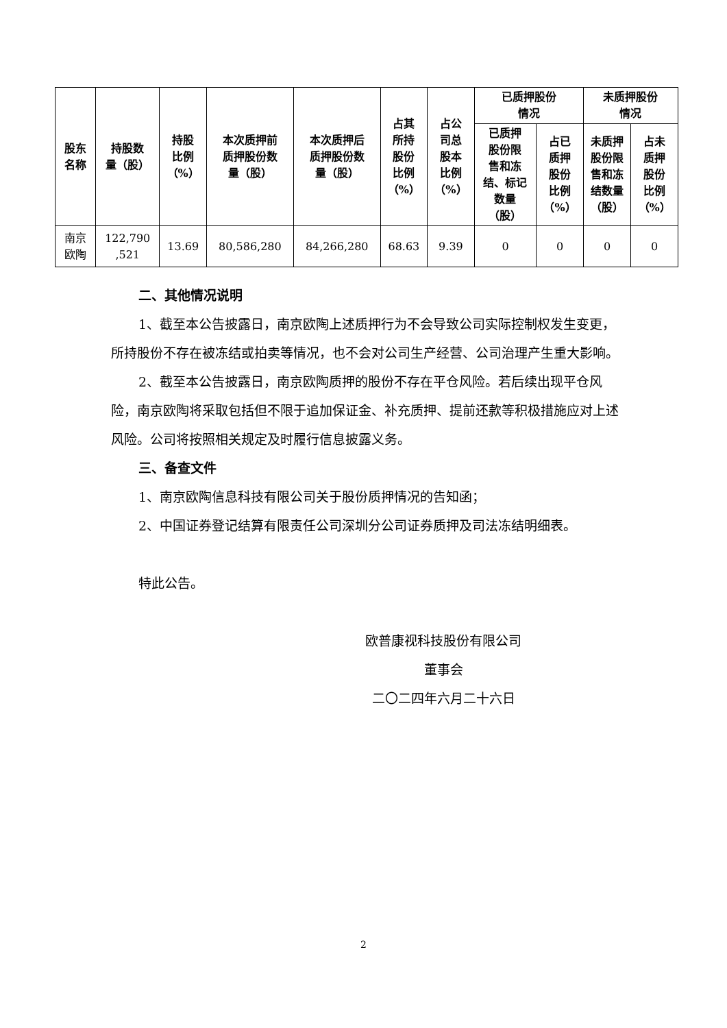| 股东 名称 | 持股数 量（股） | 持股 比例 （%） | 本次质押前 质押股份数 量（股） | 本次质押后 质押股份数 量（股） | 占其 所持 股份 比例 （%） | 占公 司总 股本 比例 （%） | 已质押股份 情况 | | 未质押股份 情况 | |
| --- | --- | --- | --- | --- | --- | --- | --- | --- | --- | --- |
| | | | | | | | 已质押 股份限 售和冻 结、标记 数量 （股） | 占已 质押 股份 比例 （%） | 未质押 股份限 售和冻 结数量 （股） | 占未 质押 股份 比例 （%） |
| 南京 欧陶 | 122,790 ,521 | 13.69 | 80,586,280 | 84,266,280 | 68.63 | 9.39 | 0 | 0 | 0 | 0 |
二、其他情况说明
1、截至本公告披露日，南京欧陶上述质押行为不会导致公司实际控制权发生变更，所持股份不存在被冻结或拍卖等情况，也不会对公司生产经营、公司治理产生重大影响。
2、截至本公告披露日，南京欧陶质押的股份不存在平仓风险。若后续出现平仓风险，南京欧陶将采取包括但不限于追加保证金、补充质押、提前还款等积极措施应对上述风险。公司将按照相关规定及时履行信息披露义务。
三、备查文件
1、南京欧陶信息科技有限公司关于股份质押情况的告知函；
2、中国证券登记结算有限责任公司深圳分公司证券质押及司法冻结明细表。
特此公告。
欧普康视科技股份有限公司
董事会
二〇二四年六月二十六日
2